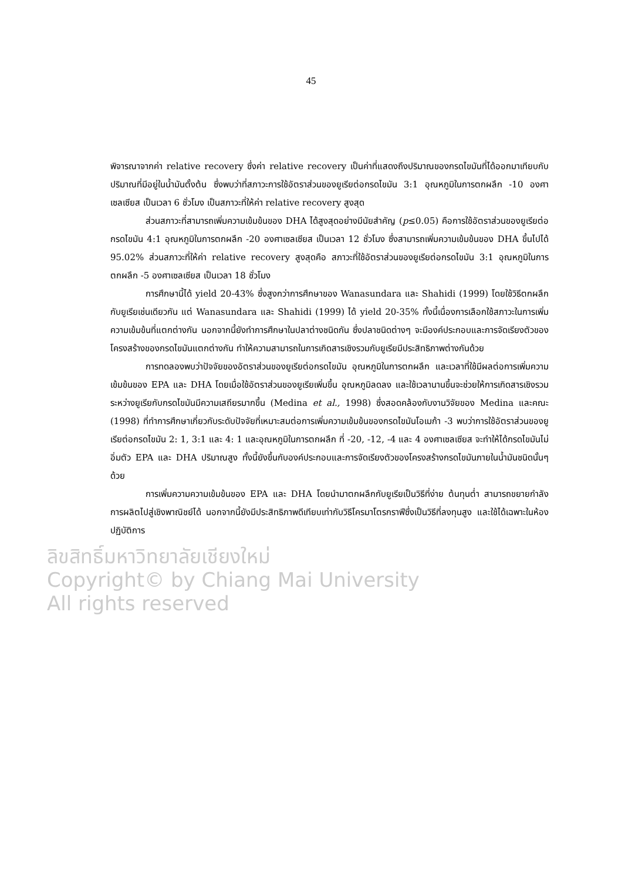45
พิจารณาจากค่า relative recovery ซึ่งค่า relative recovery เป็นค่าที่แสดงถึงปริมาณของกรดไขมันที่ได้ออกมาเทียบกับปริมาณที่มีอยู่ในน้ำมันตั้งต้น ซึ่งพบว่าที่สภาวะการใช้อัตราส่วนของยูเรียต่อกรดไขมัน 3:1 อุณหภูมิในการตกผลึก -10 องศาเซลเซียส เป็นเวลา 6 ชั่วโมง เป็นสภาวะที่ให้ค่า relative recovery สูงสุด
ส่วนสภาวะที่สามารถเพิ่มความเข้มข้นของ DHA ได้สูงสุดอย่างมีนัยสำคัญ (p≤0.05) คือการใช้อัตราส่วนของยูเรียต่อกรดไขมัน 4:1 อุณหภูมิในการตกผลึก -20 องศาเซลเซียส เป็นเวลา 12 ชั่วโมง ซึ่งสามารถเพิ่มความเข้มข้นของ DHA ขึ้นไปได้ 95.02% ส่วนสภาวะที่ให้ค่า relative recovery สูงสุดคือ สภาวะที่ใช้อัตราส่วนของยูเรียต่อกรดไขมัน 3:1 อุณหภูมิในการตกผลึก -5 องศาเซลเซียส เป็นเวลา 18 ชั่วโมง
การศึกษานี้ได้ yield 20-43% ซึ่งสูงกว่าการศึกษาของ Wanasundara และ Shahidi (1999) โดยใช้วิธีตกผลึกกับยูเรียเช่นเดียวกัน แต่ Wanasundara และ Shahidi (1999) ได้ yield 20-35% ทั้งนี้เนื่องการเลือกใช้สภาวะในการเพิ่มความเข้มข้นที่แตกต่างกัน นอกจากนี้ยังทำการศึกษาในปลาต่างชนิดกัน ซึ่งปลาชนิดต่างๆ จะมีองค์ประกอบและการจัดเรียงตัวของโครงสร้างของกรดไขมันแตกต่างกัน ทำให้ความสามารถในการเกิดสารเชิงรวมกับยูเรียมีประสิทธิภาพต่างกันด้วย
การทดลองพบว่าปัจจัยของอัตราส่วนของยูเรียต่อกรดไขมัน อุณหภูมิในการตกผลึก และเวลาที่ใช้มีผลต่อการเพิ่มความเข้มข้นของ EPA และ DHA โดยเมื่อใช้อัตราส่วนของยูเรียเพิ่มขึ้น อุณหภูมิลดลง และใช้เวลานานขึ้นจะช่วยให้การเกิดสารเชิงรวมระหว่างยูเรียกับกรดไขมันมีความเสถียรมากขึ้น (Medina et al., 1998) ซึ่งสอดคล้องกับงานวิจัยของ Medina และคณะ (1998) ที่ทำการศึกษาเกี่ยวกับระดับปัจจัยที่เหมาะสมต่อการเพิ่มความเข้มข้นของกรดไขมันโอเมก้า -3 พบว่าการใช้อัตราส่วนของยูเรียต่อกรดไขมัน 2: 1, 3:1 และ 4: 1 และอุณหภูมิในการตกผลึก ที่ -20, -12, -4 และ 4 องศาเซลเซียส จะทำให้ได้กรดไขมันไม่อิ่มตัว EPA และ DHA ปริมาณสูง ทั้งนี้ยังขึ้นกับองค์ประกอบและการจัดเรียงตัวของโครงสร้างกรดไขมันภายในน้ำมันชนิดนั้นๆ ด้วย
การเพิ่มความความเข้มข้นของ EPA และ DHA โดยนำมาตกผลึกกับยูเรียเป็นวิธีที่ง่าย ต้นทุนต่ำ สามารถขยายกำลังการผลิตไปสู่เชิงพาณิชย์ได้ นอกจากนี้ยังมีประสิทธิภาพดีเทียบเท่ากับวิธีโครมาโตรกราฟีซึ่งเป็นวิธีที่ลงทุนสูง และใช้ได้เฉพาะในห้องปฏิบัติการ
ลิขสิทธิ์มหาวิทยาลัยเชียงใหม่
Copyright© by Chiang Mai University
All rights reserved